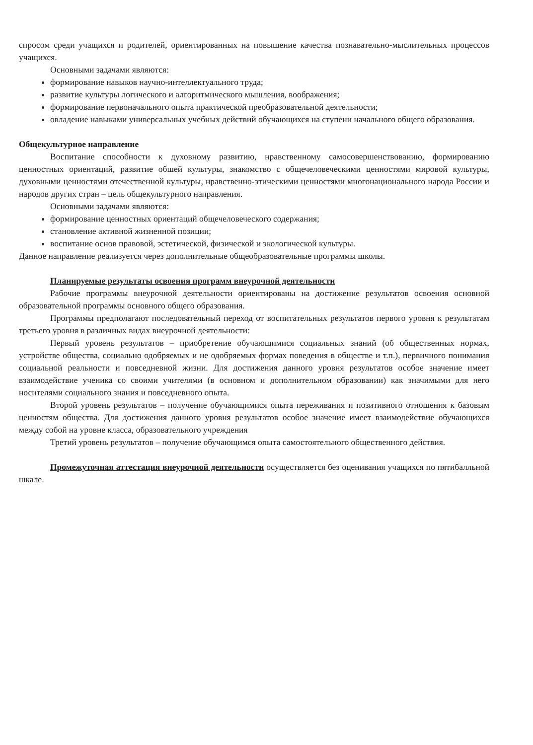спросом среди учащихся и родителей, ориентированных на повышение качества познавательно-мыслительных процессов учащихся.
Основными задачами являются:
формирование навыков научно-интеллектуального труда;
развитие культуры логического и алгоритмического мышления, воображения;
формирование первоначального опыта практической преобразовательной деятельности;
овладение навыками универсальных учебных действий обучающихся на ступени начального общего образования.
Общекультурное направление
Воспитание способности к духовному развитию, нравственному самосовершенствованию, формированию ценностных ориентаций, развитие обшей культуры, знакомство с общечеловеческими ценностями мировой культуры, духовными ценностями отечественной культуры, нравственно-этическими ценностями многонационального народа России и народов других стран – цель общекультурного направления.
Основными задачами являются:
формирование ценностных ориентаций общечеловеческого содержания;
становление активной жизненной позиции;
воспитание основ правовой, эстетической, физической и экологической культуры.
Данное направление реализуется через дополнительные общеобразовательные программы школы.
Планируемые результаты освоения программ внеурочной деятельности
Рабочие программы внеурочной деятельности ориентированы на достижение результатов освоения основной образовательной программы основного общего образования.
Программы предполагают последовательный переход от воспитательных результатов первого уровня к результатам третьего уровня в различных видах внеурочной деятельности:
Первый уровень результатов – приобретение обучающимися социальных знаний (об общественных нормах, устройстве общества, социально одобряемых и не одобряемых формах поведения в обществе и т.п.), первичного понимания социальной реальности и повседневной жизни. Для достижения данного уровня результатов особое значение имеет взаимодействие ученика со своими учителями (в основном и дополнительном образовании) как значимыми для него носителями социального знания и повседневного опыта.
Второй уровень результатов – получение обучающимися опыта переживания и позитивного отношения к базовым ценностям общества. Для достижения данного уровня результатов особое значение имеет взаимодействие обучающихся между собой на уровне класса, образовательного учреждения
Третий уровень результатов – получение обучающимся опыта самостоятельного общественного действия.
Промежуточная аттестация внеурочной деятельности осуществляется без оценивания учащихся по пятибалльной шкале.